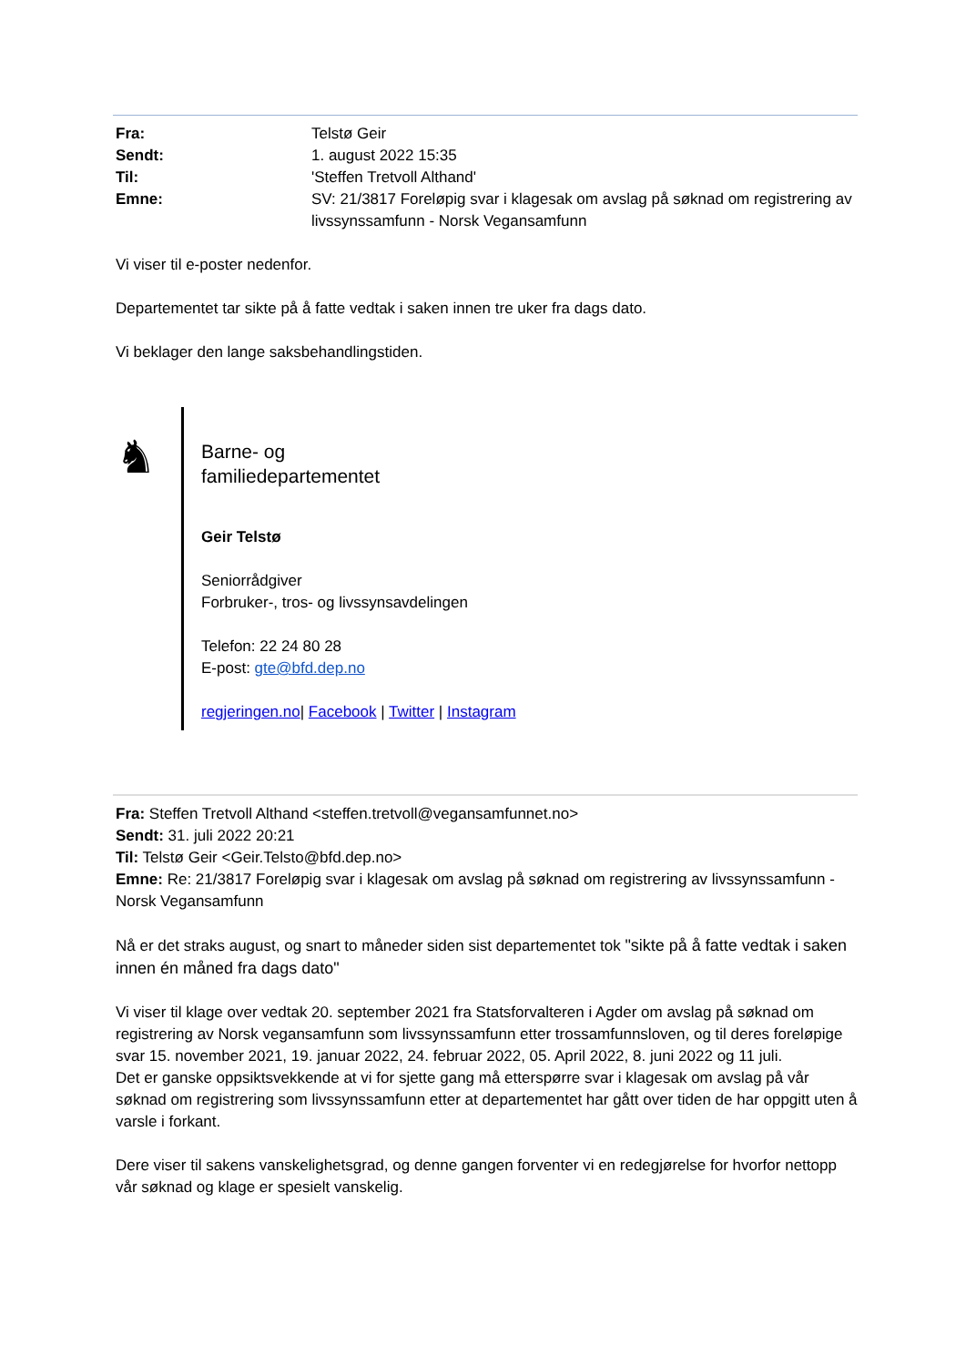| Fra: | Telstø Geir |
| Sendt: | 1. august 2022 15:35 |
| Til: | 'Steffen Tretvoll Althand' |
| Emne: | SV: 21/3817 Foreløpig svar i klagesak om avslag på søknad om registrering av livssynssamfunn - Norsk Vegansamfunn |
Vi viser til e-poster nedenfor.
Departementet tar sikte på å fatte vedtak i saken innen tre uker fra dags dato.
Vi beklager den lange saksbehandlingstiden.
♞
Barne- og
familiedepartementet
Geir Telstø
Seniorrådgiver
Forbruker-, tros- og livssynsavdelingen
Telefon: 22 24 80 28
E-post: gte@bfd.dep.no
regjeringen.no| Facebook | Twitter | Instagram
Fra: Steffen Tretvoll Althand <steffen.tretvoll@vegansamfunnet.no>
Sendt: 31. juli 2022 20:21
Til: Telstø Geir <Geir.Telsto@bfd.dep.no>
Emne: Re: 21/3817 Foreløpig svar i klagesak om avslag på søknad om registrering av livssynssamfunn - Norsk Vegansamfunn
Nå er det straks august, og snart to måneder siden sist departementet tok "sikte på å fatte vedtak i saken innen én måned fra dags dato"
Vi viser til klage over vedtak 20. september 2021 fra Statsforvalteren i Agder om avslag på søknad om registrering av Norsk vegansamfunn som livssynssamfunn etter trossamfunnsloven, og til deres foreløpige svar 15. november 2021, 19. januar 2022, 24. februar 2022, 05. April 2022, 8. juni 2022 og 11 juli.
Det er ganske oppsiktsvekkende at vi for sjette gang må etterspørre svar i klagesak om avslag på vår søknad om registrering som livssynssamfunn etter at departementet har gått over tiden de har oppgitt uten å varsle i forkant.
Dere viser til sakens vanskelighetsgrad, og denne gangen forventer vi en redegjørelse for hvorfor nettopp vår søknad og klage er spesielt vanskelig.